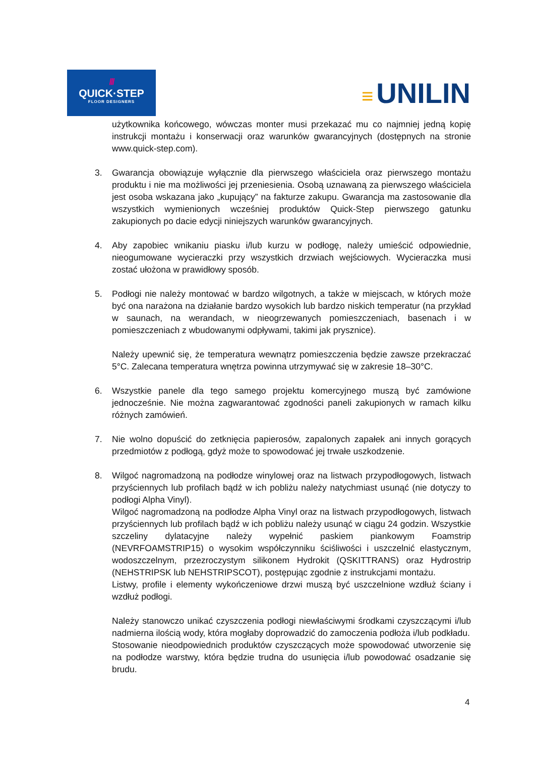///
QUICK·STEP
FLOOR DESIGNERS
≡ UNILIN
użytkownika końcowego, wówczas monter musi przekazać mu co najmniej jedną kopię instrukcji montażu i konserwacji oraz warunków gwarancyjnych (dostępnych na stronie www.quick-step.com).
3. Gwarancja obowiązuje wyłącznie dla pierwszego właściciela oraz pierwszego montażu produktu i nie ma możliwości jej przeniesienia. Osobą uznawaną za pierwszego właściciela jest osoba wskazana jako „kupujący” na fakturze zakupu. Gwarancja ma zastosowanie dla wszystkich wymienionych wcześniej produktów Quick-Step pierwszego gatunku zakupionych po dacie edycji niniejszych warunków gwarancyjnych.
4. Aby zapobiec wnikaniu piasku i/lub kurzu w podłogę, należy umieścić odpowiednie, nieogumowane wycieraczki przy wszystkich drzwiach wejściowych. Wycieraczka musi zostać ułożona w prawidłowy sposób.
5. Podłogi nie należy montować w bardzo wilgotnych, a także w miejscach, w których może być ona narażona na działanie bardzo wysokich lub bardzo niskich temperatur (na przykład w saunach, na werandach, w nieogrzewanych pomieszczeniach, basenach i w pomieszczeniach z wbudowanymi odpływami, takimi jak prysznice).
Należy upewnić się, że temperatura wewnątrz pomieszczenia będzie zawsze przekraczać 5°C. Zalecana temperatura wnętrza powinna utrzymywać się w zakresie 18–30°C.
6. Wszystkie panele dla tego samego projektu komercyjnego muszą być zamówione jednocześnie. Nie można zagwarantować zgodności paneli zakupionych w ramach kilku różnych zamówień.
7. Nie wolno dopuścić do zetknięcia papierosów, zapalonych zapałek ani innych gorących przedmiotów z podłogą, gdyż może to spowodować jej trwałe uszkodzenie.
8. Wilgoć nagromadzoną na podłodze winylowej oraz na listwach przypodłogowych, listwach przyściennych lub profilach bądź w ich pobliżu należy natychmiast usunąć (nie dotyczy to podłogi Alpha Vinyl).
Wilgoć nagromadzoną na podłodze Alpha Vinyl oraz na listwach przypodłogowych, listwach przyściennych lub profilach bądź w ich pobliżu należy usunąć w ciągu 24 godzin. Wszystkie szczeliny dylatacyjne należy wypełnić paskiem piankowym Foamstrip (NEVRFOAMSTRIP15) o wysokim współczynniku ściśliwości i uszczelnić elastycznym, wodoszczelnym, przezroczystym silikonem Hydrokit (QSKITTRANS) oraz Hydrostrip (NEHSTRIPSK lub NEHSTRIPSCOT), postępując zgodnie z instrukcjami montażu.
Listwy, profile i elementy wykończeniowe drzwi muszą być uszczelnione wzdłuż ściany i wzdłuż podłogi.
Należy stanowczo unikać czyszczenia podłogi niewłaściwymi środkami czyszczącymi i/lub nadmierna ilością wody, która mogłaby doprowadzić do zamoczenia podłoża i/lub podkładu.
Stosowanie nieodpowiednich produktów czyszczących może spowodować utworzenie się na podłodze warstwy, która będzie trudna do usunięcia i/lub powodować osadzanie się brudu.
4